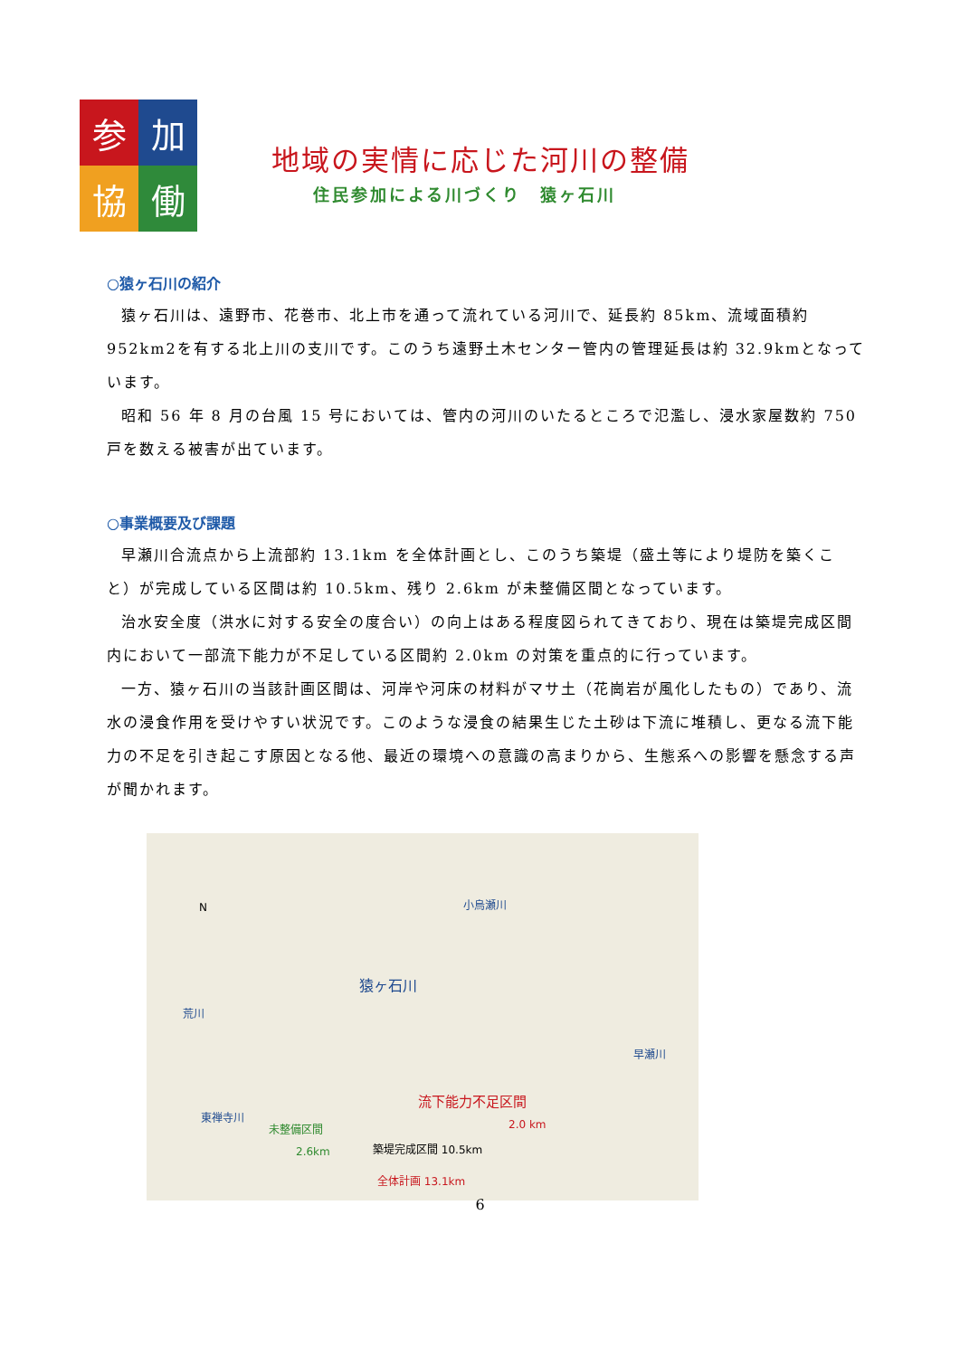参
加
協
働
地域の実情に応じた河川の整備
住民参加による川づくり　猿ヶ石川
○猿ヶ石川の紹介
猿ヶ石川は、遠野市、花巻市、北上市を通って流れている河川で、延長約 85km、流域面積約952km2を有する北上川の支川です。このうち遠野土木センター管内の管理延長は約 32.9kmとなっています。
昭和 56 年 8 月の台風 15 号においては、管内の河川のいたるところで氾濫し、浸水家屋数約 750戸を数える被害が出ています。
○事業概要及び課題
早瀬川合流点から上流部約 13.1km を全体計画とし、このうち築堤（盛土等により堤防を築くこと）が完成している区間は約 10.5km、残り 2.6km が未整備区間となっています。
治水安全度（洪水に対する安全の度合い）の向上はある程度図られてきており、現在は築堤完成区間内において一部流下能力が不足している区間約 2.0km の対策を重点的に行っています。
一方、猿ヶ石川の当該計画区間は、河岸や河床の材料がマサ土（花崗岩が風化したもの）であり、流水の浸食作用を受けやすい状況です。このような浸食の結果生じた土砂は下流に堆積し、更なる流下能力の不足を引き起こす原因となる他、最近の環境への意識の高まりから、生態系への影響を懸念する声が聞かれます。
N 小烏瀬川
猿ヶ石川
荒川
早瀬川
流下能力不足区間
東禅寺川
2.0 km 未整備区間
2.6km 築堤完成区間 10.5km
全体計画 13.1km
6